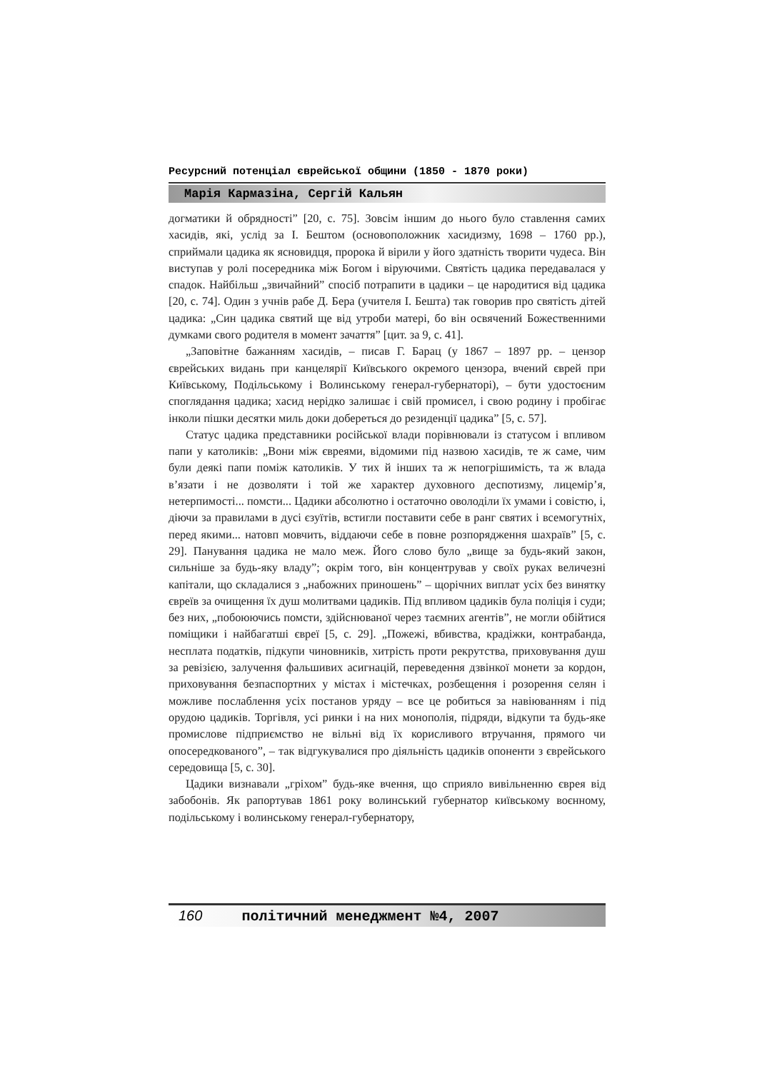Ресурсний потенціал єврейської общини (1850 - 1870 роки)
Марія Кармазіна, Сергій Кальян
догматики й обрядності” [20, с. 75]. Зовсім іншим до нього було ставлення самих хасидів, які, услід за І. Бештом (основоположник хасидизму, 1698 – 1760 рр.), сприймали цадика як ясновидця, пророка й вірили у його здатність творити чудеса. Він виступав у ролі посередника між Богом і віруючими. Святість цадика передавалася у спадок. Найбільш „звичайний” спосіб потрапити в цадики – це народитися від цадика [20, с. 74]. Один з учнів рабе Д. Бера (учителя І. Бешта) так говорив про святість дітей цадика: „Син цадика святий ще від утроби матері, бо він освячений Божественними думками свого родителя в момент зачаття” [цит. за 9, с. 41].
„Заповітне бажанням хасидів, – писав Г. Барац (у 1867 – 1897 рр. – цензор єврейських видань при канцелярії Київського окремого цензора, вчений єврей при Київському, Подільському і Волинському генерал-губернаторі), – бути удостоєним споглядання цадика; хасид нерідко залишає і свій промисел, і свою родину і пробігає інколи пішки десятки миль доки добереться до резиденції цадика” [5, с. 57].
Статус цадика представники російської влади порівнювали із статусом і впливом папи у католиків: „Вони між євреями, відомими під назвою хасидів, те ж саме, чим були деякі папи поміж католиків. У тих й інших та ж непогрішимість, та ж влада в’язати і не дозволяти і той же характер духовного деспотизму, лицемір’я, нетерпимості... помсти... Цадики абсолютно і остаточно оволоділи їх умами і совістю, і, діючи за правилами в дусі єзуїтів, встигли поставити себе в ранг святих і всемогутніх, перед якими... натовп мовчить, віддаючи себе в повне розпорядження шахраїв” [5, с. 29]. Панування цадика не мало меж. Його слово було „вище за будь-який закон, сильніше за будь-яку владу”; окрім того, він концентрував у своїх руках величезні капітали, що складалися з „набожних приношень” – щорічних виплат усіх без винятку євреїв за очищення їх душ молитвами цадиків. Під впливом цадиків була поліція і суди; без них, „побоюючись помсти, здійснюваної через таємних агентів”, не могли обійтися поміщики і найбагатші євреї [5, с. 29]. „Пожежі, вбивства, крадіжки, контрабанда, несплата податків, підкупи чиновників, хитрість проти рекрутства, приховування душ за ревізією, залучення фальшивих асигнацій, переведення дзвінкої монети за кордон, приховування безпаспортних у містах і містечках, розбещення і розорення селян і можливе послаблення усіх постанов уряду – все це робиться за навіюванням і під орудою цадиків. Торгівля, усі ринки і на них монополія, підряди, відкупи та будь-яке промислове підприємство не вільні від їх корисливого втручання, прямого чи опосередкованого”, – так відгукувалися про діяльність цадиків опоненти з єврейського середовища [5, с. 30].
Цадики визнавали „гріхом” будь-яке вчення, що сприяло вивільненню єврея від забобонів. Як рапортував 1861 року волинський губернатор київському воєнному, подільському і волинському генерал-губернатору,
160 політичний менеджмент №4, 2007